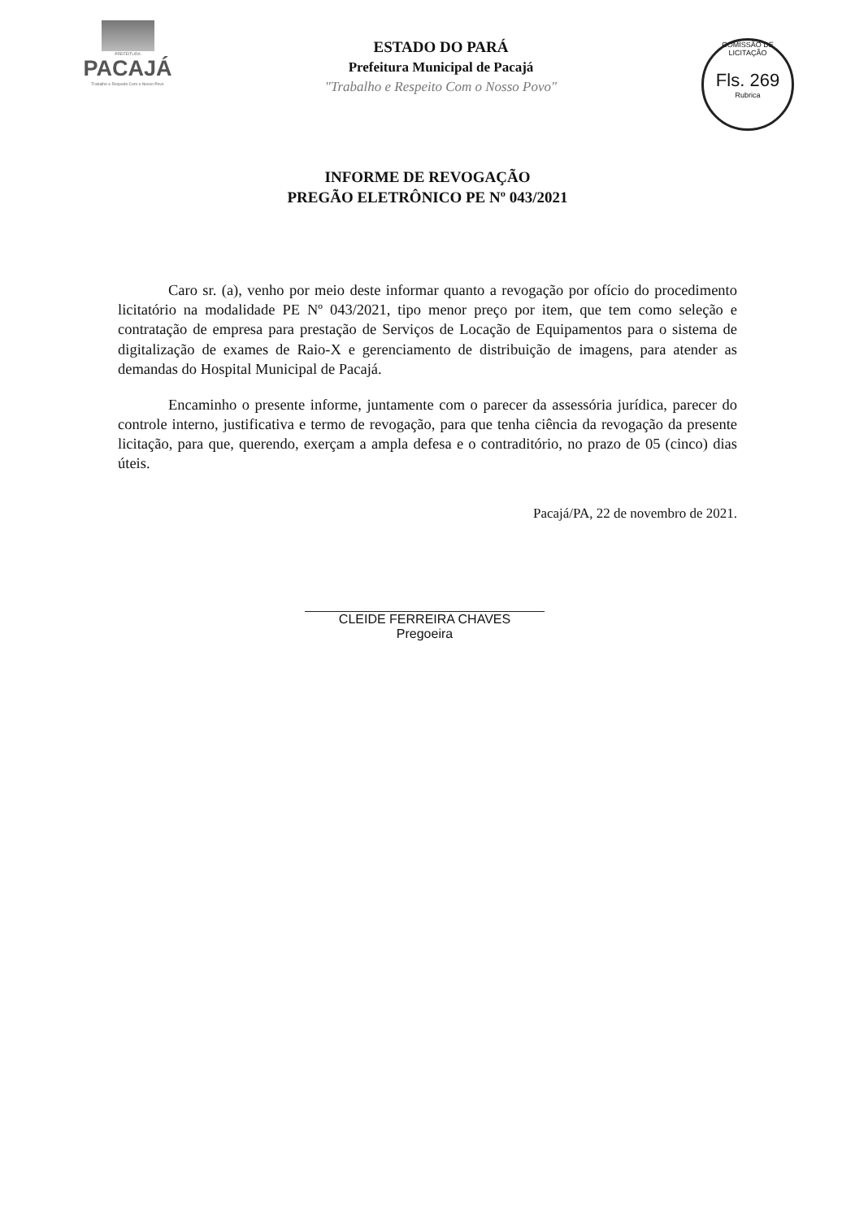PREFEITURA
PACAJÁ
Trabalho e Respeito Com o Nosso Povo
ESTADO DO PARÁ
Prefeitura Municipal de Pacajá
"Trabalho e Respeito Com o Nosso Povo"
COMISSÃO DE LICITAÇÃO
Fls. 269
Rubrica
INFORME DE REVOGAÇÃO
PREGÃO ELETRÔNICO PE Nº 043/2021
Caro sr. (a), venho por meio deste informar quanto a revogação por ofício do procedimento licitatório na modalidade PE Nº 043/2021, tipo menor preço por item, que tem como seleção e contratação de empresa para prestação de Serviços de Locação de Equipamentos para o sistema de digitalização de exames de Raio-X e gerenciamento de distribuição de imagens, para atender as demandas do Hospital Municipal de Pacajá.
Encaminho o presente informe, juntamente com o parecer da assessória jurídica, parecer do controle interno, justificativa e termo de revogação, para que tenha ciência da revogação da presente licitação, para que, querendo, exerçam a ampla defesa e o contraditório, no prazo de 05 (cinco) dias úteis.
Pacajá/PA, 22 de novembro de 2021.
CLEIDE FERREIRA CHAVES
Pregoeira